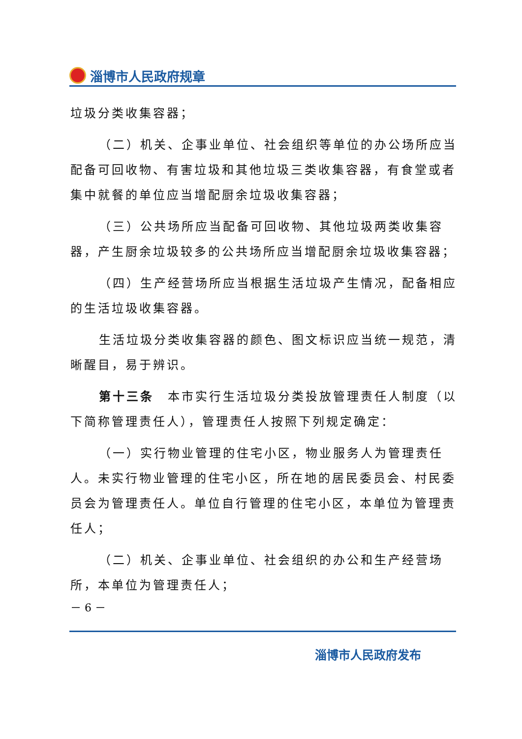淄博市人民政府规章
垃圾分类收集容器；
（二）机关、企事业单位、社会组织等单位的办公场所应当配备可回收物、有害垃圾和其他垃圾三类收集容器，有食堂或者集中就餐的单位应当增配厨余垃圾收集容器；
（三）公共场所应当配备可回收物、其他垃圾两类收集容器，产生厨余垃圾较多的公共场所应当增配厨余垃圾收集容器；
（四）生产经营场所应当根据生活垃圾产生情况，配备相应的生活垃圾收集容器。
生活垃圾分类收集容器的颜色、图文标识应当统一规范，清晰醒目，易于辨识。
第十三条　本市实行生活垃圾分类投放管理责任人制度（以下简称管理责任人），管理责任人按照下列规定确定：
（一）实行物业管理的住宅小区，物业服务人为管理责任人。未实行物业管理的住宅小区，所在地的居民委员会、村民委员会为管理责任人。单位自行管理的住宅小区，本单位为管理责任人；
（二）机关、企事业单位、社会组织的办公和生产经营场所，本单位为管理责任人；
－ 6 －
淄博市人民政府发布